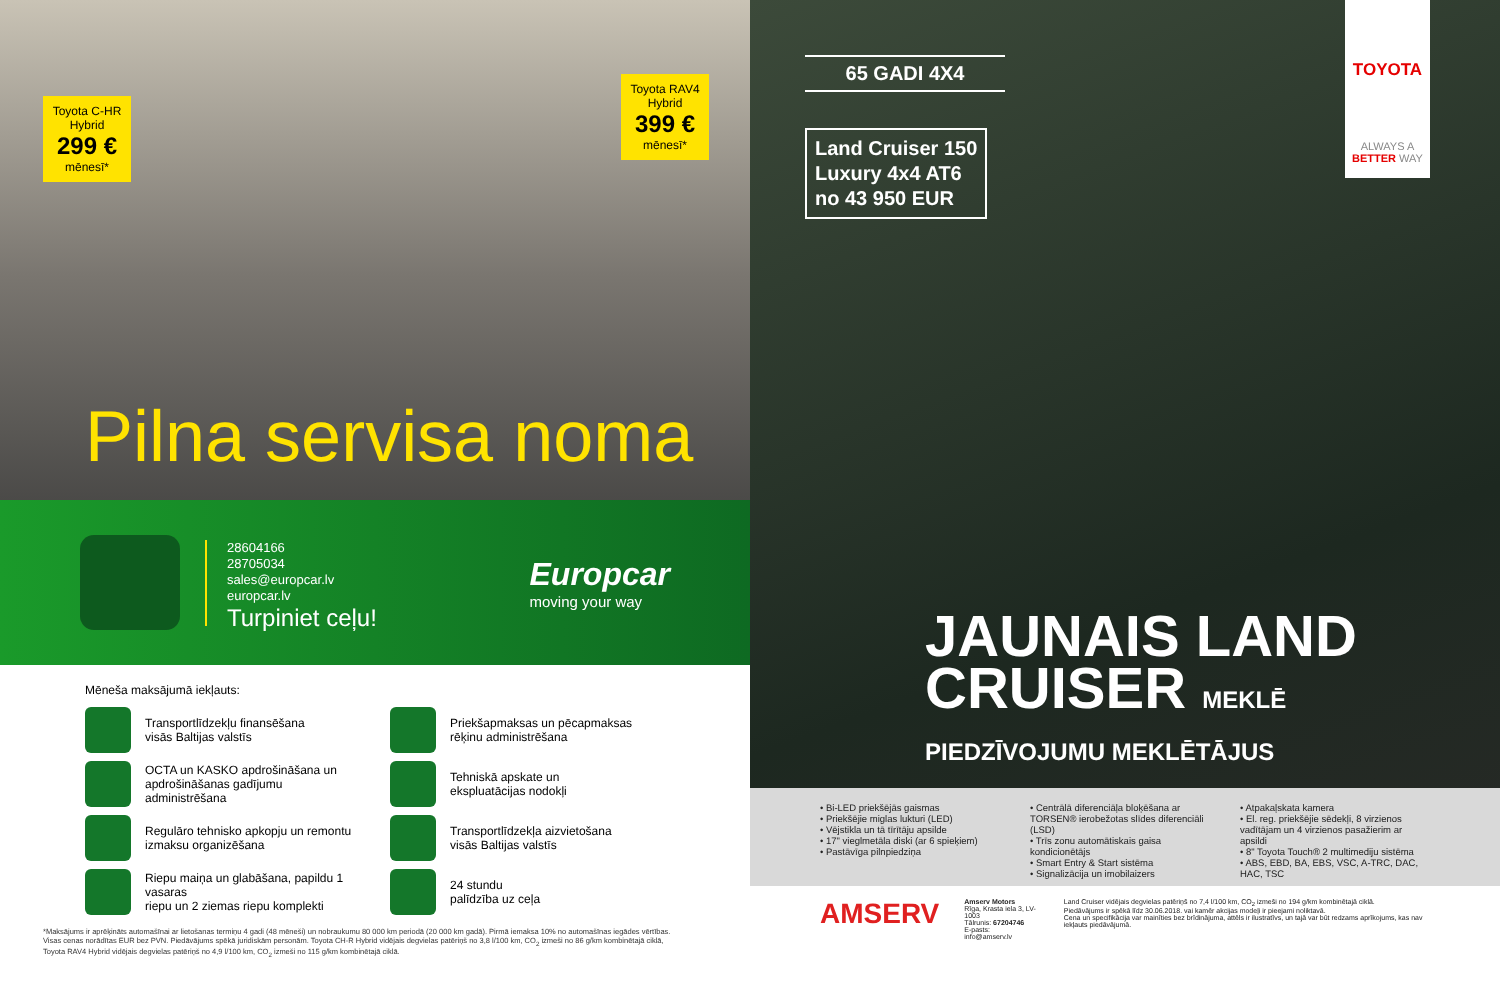Toyota C-HR Hybrid
299 €
mēnesī*
Toyota RAV4 Hybrid
399 €
mēnesī*
Pilna servisa noma
28604166
28705034
sales@europcar.lv
europcar.lv
Turpiniet ceļu!
Europcar
moving your way
Mēneša maksājumā iekļauts:
Transportlīdzekļu finansēšana
visās Baltijas valstīs
Priekšapmaksas un pēcapmaksas
rēķinu administrēšana
OCTA un KASKO apdrošināšana un
apdrošināšanas gadījumu administrēšana
Tehniskā apskate un
ekspluatācijas nodokļi
Regulāro tehnisko apkopju un remontu
izmaksu organizēšana
Transportlīdzekļa aizvietošana
visās Baltijas valstīs
Riepu maiņa un glabāšana, papildu 1 vasaras
riepu un 2 ziemas riepu komplekti
24 stundu
palīdzība uz ceļa
*Maksājums ir aprēķināts automašīnai ar lietošanas termiņu 4 gadi (48 mēneši) un nobraukumu 80 000 km periodā (20 000 km gadā). Pirmā iemaksa 10% no automašīnas iegādes vērtības.
Visas cenas norādītas EUR bez PVN. Piedāvājums spēkā juridiskām personām. Toyota CH-R Hybrid vidējais degvielas patēriņš no 3,8 l/100 km, CO<sub>2</sub> izmeši no 86 g/km kombinētajā ciklā,
Toyota RAV4 Hybrid vidējais degvielas patēriņš no 4,9 l/100 km, CO<sub>2</sub> izmeši no 115 g/km kombinētajā ciklā.
65 GADI 4X4
Land Cruiser 150
Luxury 4x4 AT6
no 43 950 EUR
TOYOTA
ALWAYS A
BETTER WAY
JAUNAIS LAND
CRUISER MEKLĒ
PIEDZĪVOJUMU MEKLĒTĀJUS
• Bi-LED priekšējās gaismas
• Priekšējie miglas lukturi (LED)
• Vējstikla un tā tīrītāju apsilde
• 17" vieglmetāla diski (ar 6 spieķiem)
• Pastāvīga pilnpiedziņa
• Centrālā diferenciāļa bloķēšana ar TORSEN® ierobežotas slīdes diferenciāli (LSD)
• Trīs zonu automātiskais gaisa kondicionētājs
• Smart Entry & Start sistēma
• Signalizācija un imobilaizers
• Atpakaļskata kamera
• El. reg. priekšējie sēdekļi, 8 virzienos vadītājam un 4 virzienos pasažierim ar apsildi
• 8" Toyota Touch® 2 multimediju sistēma
• ABS, EBD, BA, EBS, VSC, A-TRC, DAC, HAC, TSC
AMSERV
Amserv Motors
Rīga, Krasta iela 3, LV-1003
Tālrunis: 67204746
E-pasts: info@amserv.lv
Land Cruiser vidējais degvielas patēriņš no 7,4 l/100 km, CO<sub>2</sub> izmeši no 194 g/km kombinētajā ciklā.
Piedāvājums ir spēkā līdz 30.06.2018. vai kamēr akcijas modeļi ir pieejami noliktavā.
Cena un specifikācija var mainīties bez brīdinājuma, attēls ir ilustratīvs, un tajā var būt redzams aprīkojums, kas nav iekļauts piedāvājumā.